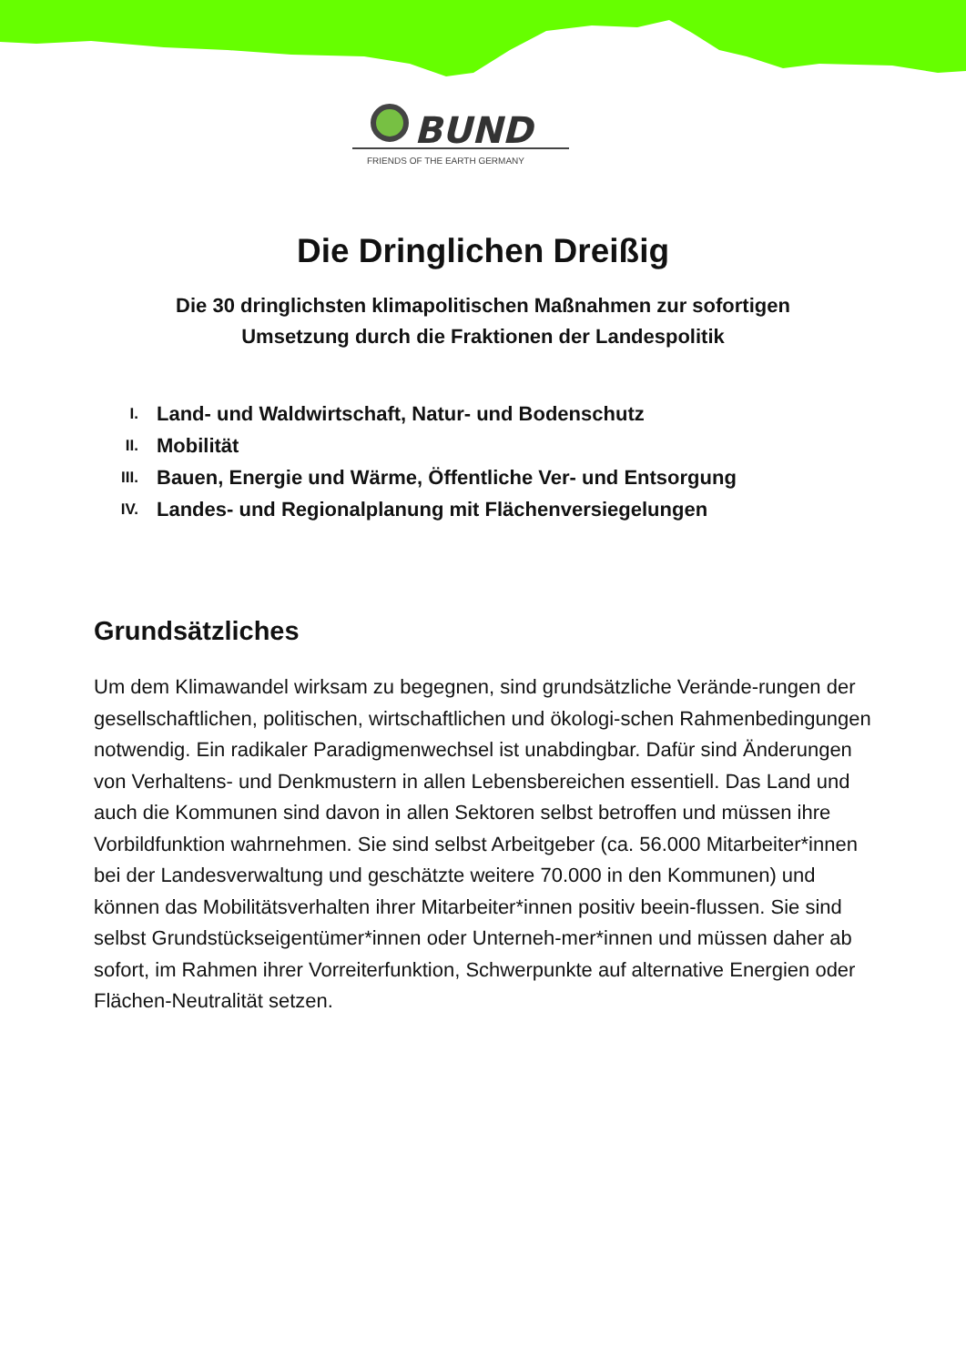BUND
FRIENDS OF THE EARTH GERMANY
Die Dringlichen Dreißig
Die 30 dringlichsten klimapolitischen Maßnahmen zur sofortigen
Umsetzung durch die Fraktionen der Landespolitik
I. Land- und Waldwirtschaft, Natur- und Bodenschutz
II. Mobilität
III. Bauen, Energie und Wärme, Öffentliche Ver- und Entsorgung
IV. Landes- und Regionalplanung mit Flächenversiegelungen
Grundsätzliches
Um dem Klimawandel wirksam zu begegnen, sind grundsätzliche Verände-rungen der gesellschaftlichen, politischen, wirtschaftlichen und ökologi-schen Rahmenbedingungen notwendig. Ein radikaler Paradigmenwechsel ist unabdingbar. Dafür sind Änderungen von Verhaltens- und Denkmustern in allen Lebensbereichen essentiell. Das Land und auch die Kommunen sind davon in allen Sektoren selbst betroffen und müssen ihre Vorbildfunktion wahrnehmen. Sie sind selbst Arbeitgeber (ca. 56.000 Mitarbeiter*innen bei der Landesverwaltung und geschätzte weitere 70.000 in den Kommunen) und können das Mobilitätsverhalten ihrer Mitarbeiter*innen positiv beein-flussen. Sie sind selbst Grundstückseigentümer*innen oder Unterneh-mer*innen und müssen daher ab sofort, im Rahmen ihrer Vorreiterfunktion, Schwerpunkte auf alternative Energien oder Flächen-Neutralität setzen.